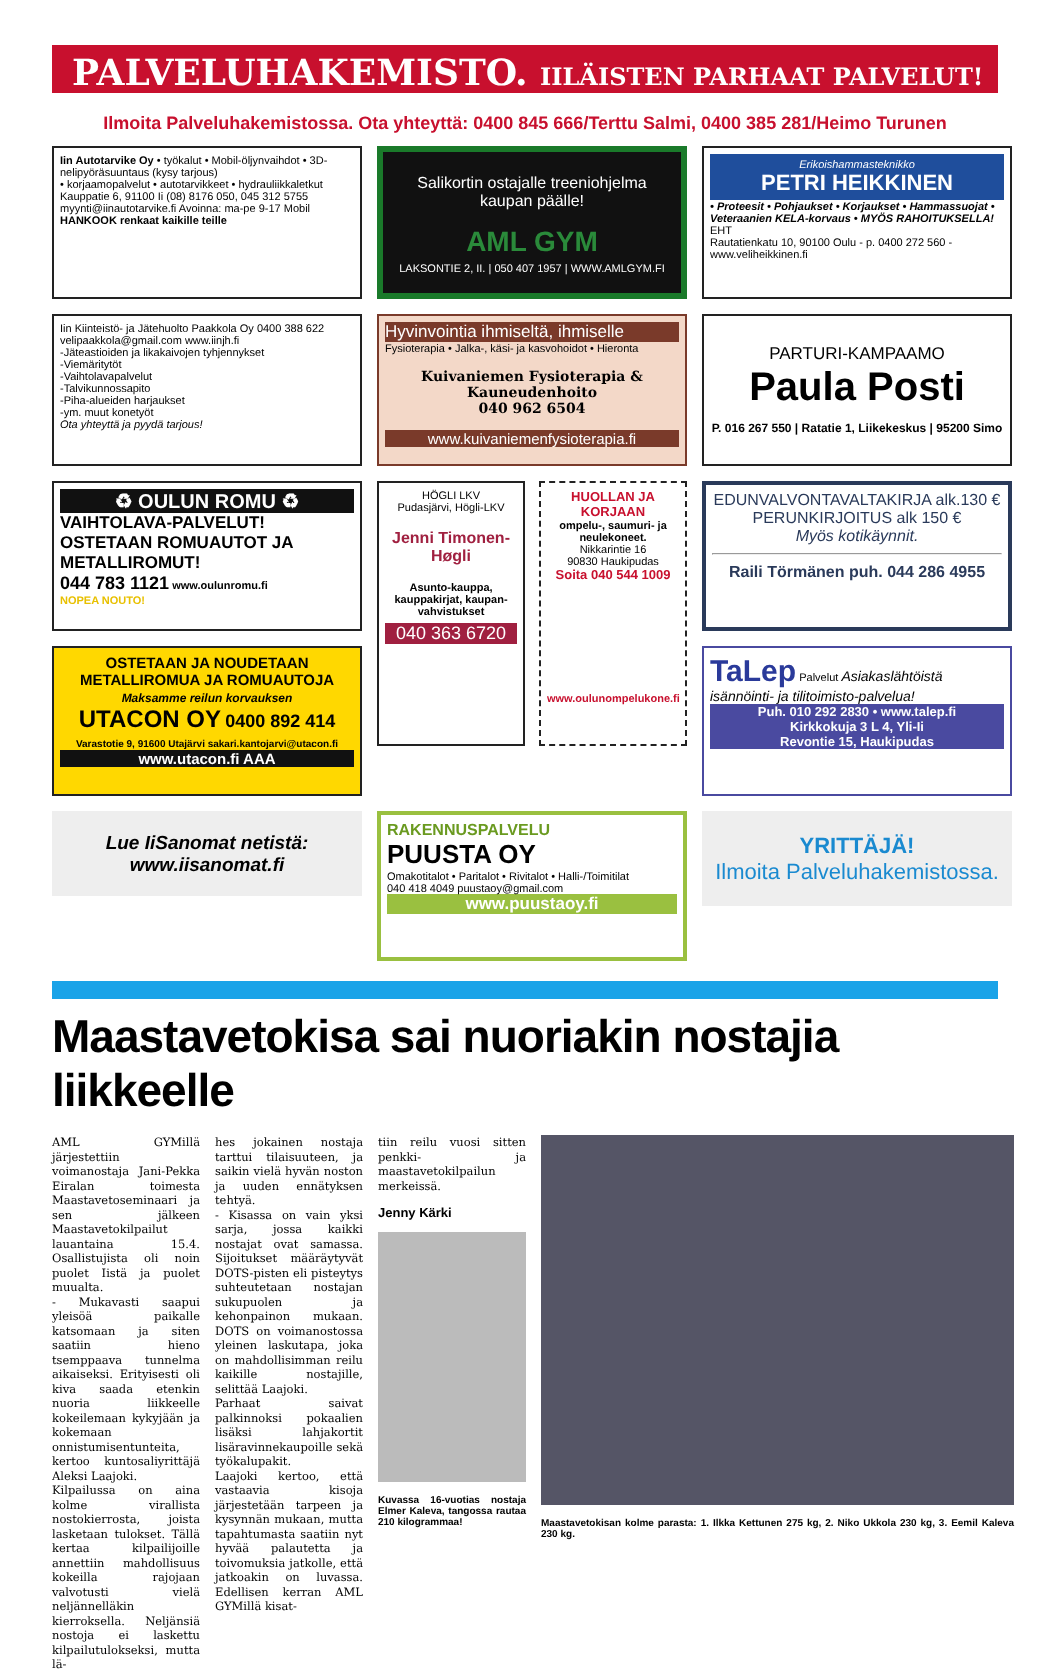PALVELUHAKEMISTO. IILÄISTEN PARHAAT PALVELUT!
Ilmoita Palveluhakemistossa. Ota yhteyttä: 0400 845 666/Terttu Salmi, 0400 385 281/Heimo Turunen
Iin Autotarvike Oy • työkalut • Mobil-öljynvaihdot • 3D-nelipyöräsuuntaus (kysy tarjous)
• korjaamopalvelut • autotarvikkeet • hydrauliikkaletkut
Kauppatie 6, 91100 Ii (08) 8176 050, 045 312 5755 myynti@iinautotarvike.fi Avoinna: ma-pe 9-17 Mobil
HANKOOK renkaat kaikille teille
Salikortin ostajalle treeniohjelma kaupan päälle!
AML GYM
LAKSONTIE 2, II. | 050 407 1957 | WWW.AMLGYM.FI
Erikoishammasteknikko
PETRI HEIKKINEN
• Proteesit • Pohjaukset • Korjaukset • Hammassuojat • Veteraanien KELA-korvaus • MYÖS RAHOITUKSELLA! EHT
Rautatienkatu 10, 90100 Oulu - p. 0400 272 560 - www.veliheikkinen.fi
Iin Kiinteistö- ja Jätehuolto Paakkola Oy 0400 388 622 velipaakkola@gmail.com www.iinjh.fi
-Jäteastioiden ja likakaivojen tyhjennykset
-Viemäritytöt
-Vaihtolavapalvelut
-Talvikunnossapito
-Piha-alueiden harjaukset
-ym. muut konetyöt
Ota yhteyttä ja pyydä tarjous!
Hyvinvointia ihmiseltä, ihmiselle
Fysioterapia • Jalka-, käsi- ja kasvohoidot • Hieronta
Kuivaniemen Fysioterapia & Kauneudenhoito
040 962 6504
www.kuivaniemenfysioterapia.fi
PARTURI-KAMPAAMO
Paula Posti
P. 016 267 550 | Ratatie 1, Liikekeskus | 95200 Simo
♻ OULUN ROMU ♻
VAIHTOLAVA-PALVELUT! OSTETAAN ROMUAUTOT JA METALLIROMUT!
044 783 1121 www.oulunromu.fi
NOPEA NOUTO!
HÖGLI LKV
Pudasjärvi, Högli-LKV
Jenni Timonen-Høgli
Asunto-kauppa, kauppakirjat, kaupan-vahvistukset
040 363 6720
HUOLLAN JA KORJAAN
ompelu-, saumuri- ja neulekoneet.
Nikkarintie 16
90830 Haukipudas
Soita 040 544 1009
www.oulunompelukone.fi
EDUNVALVONTAVALTAKIRJA alk.130 €
PERUNKIRJOITUS alk 150 €
Myös kotikäynnit.
Raili Törmänen puh. 044 286 4955
OSTETAAN JA NOUDETAAN METALLIROMUA JA ROMUAUTOJA
Maksamme reilun korvauksen
UTACON OY 0400 892 414
Varastotie 9, 91600 Utajärvi sakari.kantojarvi@utacon.fi
www.utacon.fi AAA
TaLep Palvelut Asiakaslähtöistä isännöinti- ja tilitoimisto-palvelua!
Puh. 010 292 2830 • www.talep.fi
Kirkkokuja 3 L 4, Yli-Ii
Revontie 15, Haukipudas
Lue IiSanomat netistä:
www.iisanomat.fi
RAKENNUSPALVELU
PUUSTA OY
Omakotitalot • Paritalot • Rivitalot • Halli-/Toimitilat
040 418 4049 puustaoy@gmail.com
www.puustaoy.fi
YRITTÄJÄ!
Ilmoita Palveluhakemistossa.
Maastavetokisa sai nuoriakin nostajia liikkeelle
AML GYMillä järjestettiin voimanostaja Jani-Pekka Eiralan toimesta Maastavetoseminaari ja sen jälkeen Maastavetokilpailut lauantaina 15.4. Osallistujista oli noin puolet Iistä ja puolet muualta.
- Mukavasti saapui yleisöä paikalle katsomaan ja siten saatiin hieno tsemppaava tunnelma aikaiseksi. Erityisesti oli kiva saada etenkin nuoria liikkeelle kokeilemaan kykyjään ja kokemaan onnistumisentunteita, kertoo kuntosaliyrittäjä Aleksi Laajoki.
Kilpailussa on aina kolme virallista nostokierrosta, joista lasketaan tulokset. Tällä kertaa kilpailijoille annettiin mahdollisuus kokeilla rajojaan valvotusti vielä neljännelläkin kierroksella. Neljänsiä nostoja ei laskettu kilpailutulokseksi, mutta lä-
hes jokainen nostaja tarttui tilaisuuteen, ja saikin vielä hyvän noston ja uuden ennätyksen tehtyä.
- Kisassa on vain yksi sarja, jossa kaikki nostajat ovat samassa. Sijoitukset määräytyvät DOTS-pisten eli pisteytys suhteutetaan nostajan sukupuolen ja kehonpainon mukaan. DOTS on voimanostossa yleinen laskutapa, joka on mahdollisimman reilu kaikille nostajille, selittää Laajoki.
Parhaat saivat palkinnoksi pokaalien lisäksi lahjakortit lisäravinnekaupoille sekä työkalupakit.
Laajoki kertoo, että vastaavia kisoja järjestetään tarpeen ja kysynnän mukaan, mutta tapahtumasta saatiin nyt hyvää palautetta ja toivomuksia jatkolle, että jatkoakin on luvassa. Edellisen kerran AML GYMillä kisat-
tiin reilu vuosi sitten penkki- ja maastavetokilpailun merkeissä.
Jenny Kärki
Kuvassa 16-vuotias nostaja Elmer Kaleva, tangossa rautaa 210 kilogrammaa!
Maastavetokisan kolme parasta: 1. Ilkka Kettunen 275 kg, 2. Niko Ukkola 230 kg, 3. Eemil Kaleva 230 kg.